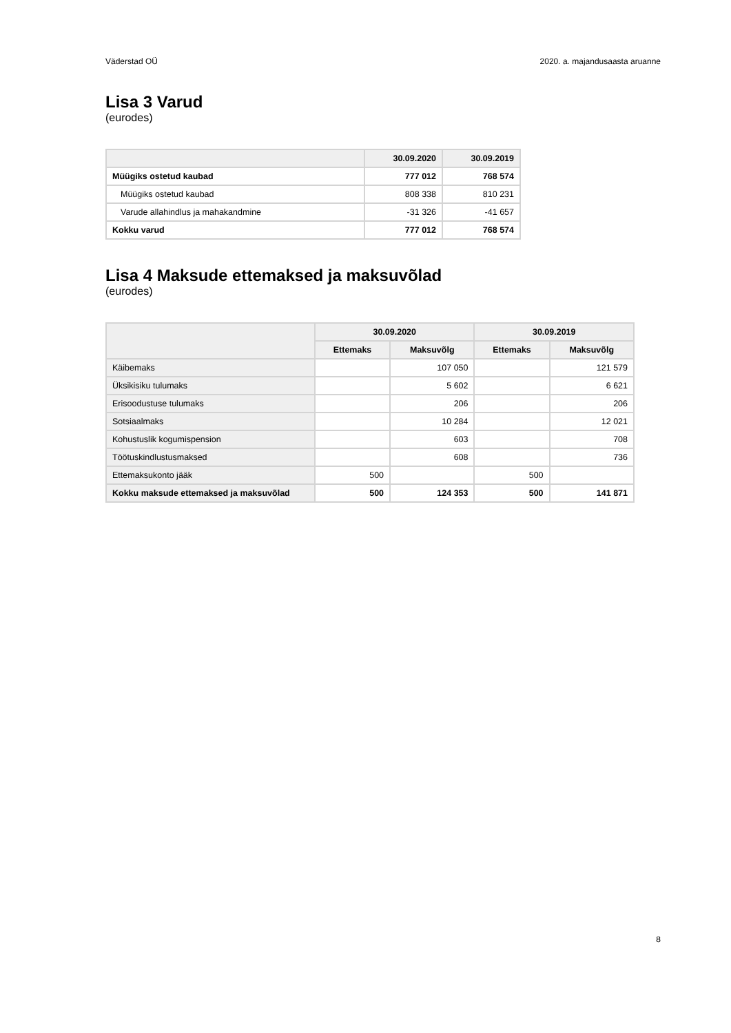Väderstad OÜ 2020. a. majandusaasta aruanne
Lisa 3 Varud
(eurodes)
| | 30.09.2020 | 30.09.2019 |
| --- | --- | --- |
| Müügiks ostetud kaubad | 777 012 | 768 574 |
| Müügiks ostetud kaubad | 808 338 | 810 231 |
| Varude allahindlus ja mahakandmine | -31 326 | -41 657 |
| Kokku varud | 777 012 | 768 574 |
Lisa 4 Maksude ettemaksed ja maksuvõlad
(eurodes)
| | 30.09.2020 | | 30.09.2019 | |
| --- | --- | --- | --- | --- |
| | Ettemaks | Maksuvõlg | Ettemaks | Maksuvõlg |
| Käibemaks | | 107 050 | | 121 579 |
| Üksikisiku tulumaks | | 5 602 | | 6 621 |
| Erisoodustuse tulumaks | | 206 | | 206 |
| Sotsiaalmaks | | 10 284 | | 12 021 |
| Kohustuslik kogumispension | | 603 | | 708 |
| Töötuskindlustusmaksed | | 608 | | 736 |
| Ettemaksukonto jääk | 500 | | 500 | |
| Kokku maksude ettemaksed ja maksuvõlad | 500 | 124 353 | 500 | 141 871 |
8